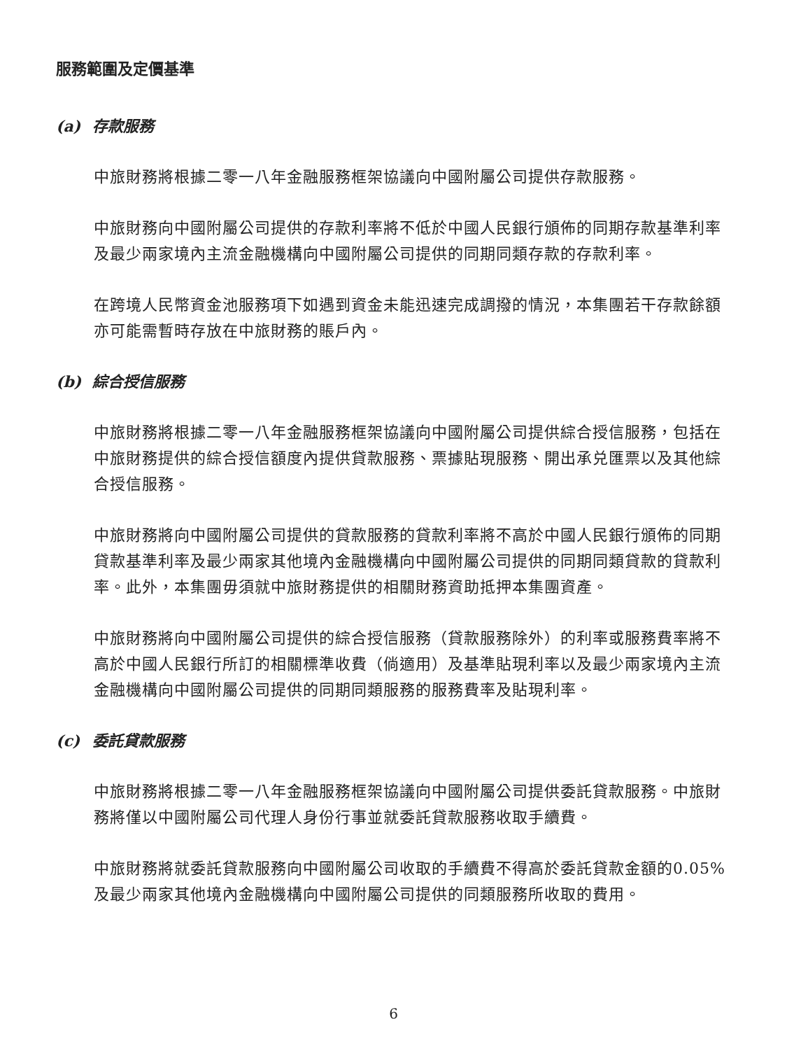服務範圍及定價基準
(a) 存款服務
中旅財務將根據二零一八年金融服務框架協議向中國附屬公司提供存款服務。
中旅財務向中國附屬公司提供的存款利率將不低於中國人民銀行頒佈的同期存款基準利率及最少兩家境內主流金融機構向中國附屬公司提供的同期同類存款的存款利率。
在跨境人民幣資金池服務項下如遇到資金未能迅速完成調撥的情況，本集團若干存款餘額亦可能需暫時存放在中旅財務的賬戶內。
(b) 綜合授信服務
中旅財務將根據二零一八年金融服務框架協議向中國附屬公司提供綜合授信服務，包括在中旅財務提供的綜合授信額度內提供貸款服務、票據貼現服務、開出承兑匯票以及其他綜合授信服務。
中旅財務將向中國附屬公司提供的貸款服務的貸款利率將不高於中國人民銀行頒佈的同期貸款基準利率及最少兩家其他境內金融機構向中國附屬公司提供的同期同類貸款的貸款利率。此外，本集團毋須就中旅財務提供的相關財務資助抵押本集團資產。
中旅財務將向中國附屬公司提供的綜合授信服務（貸款服務除外）的利率或服務費率將不高於中國人民銀行所訂的相關標準收費（倘適用）及基準貼現利率以及最少兩家境內主流金融機構向中國附屬公司提供的同期同類服務的服務費率及貼現利率。
(c) 委託貸款服務
中旅財務將根據二零一八年金融服務框架協議向中國附屬公司提供委託貸款服務。中旅財務將僅以中國附屬公司代理人身份行事並就委託貸款服務收取手續費。
中旅財務將就委託貸款服務向中國附屬公司收取的手續費不得高於委託貸款金額的0.05%及最少兩家其他境內金融機構向中國附屬公司提供的同類服務所收取的費用。
6